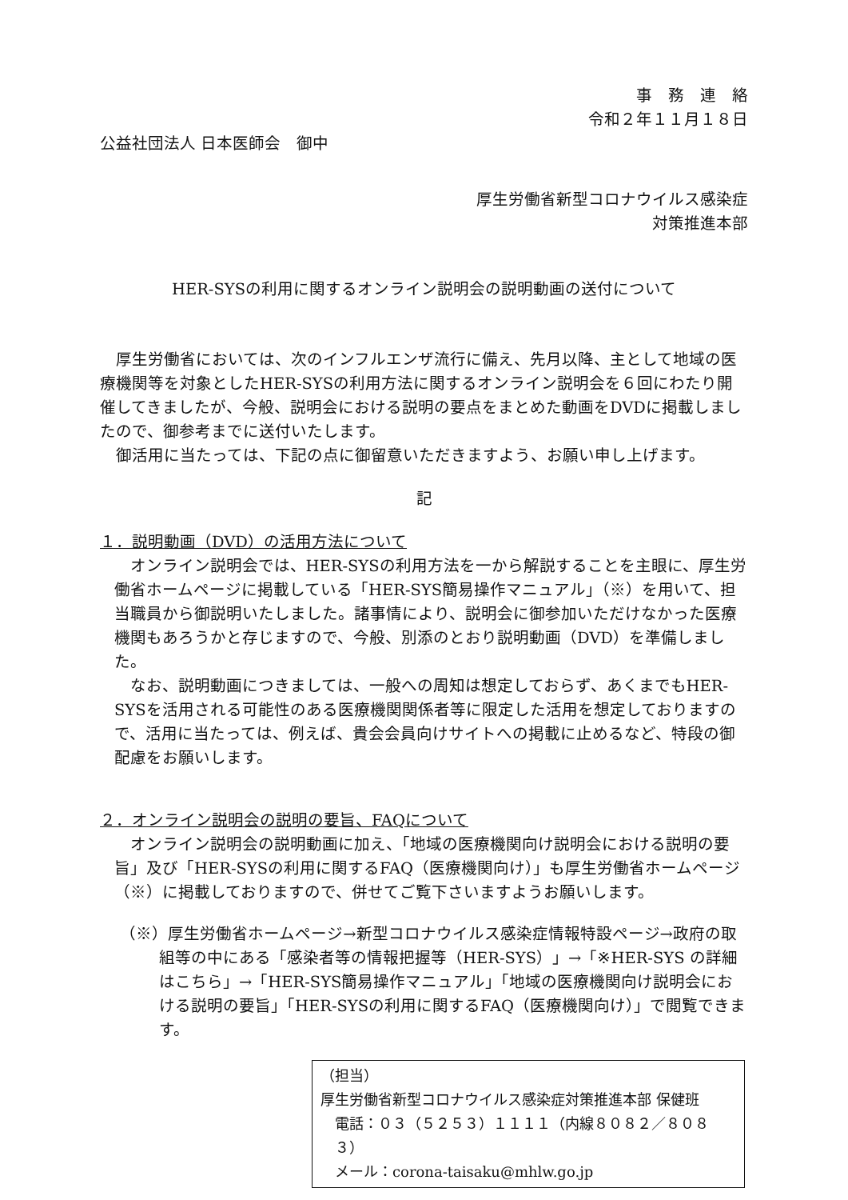事　務　連　絡
令和２年１１月１８日
公益社団法人 日本医師会　御中
厚生労働省新型コロナウイルス感染症
対策推進本部
HER-SYSの利用に関するオンライン説明会の説明動画の送付について
厚生労働省においては、次のインフルエンザ流行に備え、先月以降、主として地域の医療機関等を対象としたHER-SYSの利用方法に関するオンライン説明会を６回にわたり開催してきましたが、今般、説明会における説明の要点をまとめた動画をDVDに掲載しましたので、御参考までに送付いたします。
御活用に当たっては、下記の点に御留意いただきますよう、お願い申し上げます。
記
１．説明動画（DVD）の活用方法について
オンライン説明会では、HER-SYSの利用方法を一から解説することを主眼に、厚生労働省ホームページに掲載している「HER-SYS簡易操作マニュアル」（※）を用いて、担当職員から御説明いたしました。諸事情により、説明会に御参加いただけなかった医療機関もあろうかと存じますので、今般、別添のとおり説明動画（DVD）を準備しました。
なお、説明動画につきましては、一般への周知は想定しておらず、あくまでもHER-SYSを活用される可能性のある医療機関関係者等に限定した活用を想定しておりますので、活用に当たっては、例えば、貴会会員向けサイトへの掲載に止めるなど、特段の御配慮をお願いします。
２．オンライン説明会の説明の要旨、FAQについて
オンライン説明会の説明動画に加え、「地域の医療機関向け説明会における説明の要旨」及び「HER-SYSの利用に関するFAQ（医療機関向け）」も厚生労働省ホームページ（※）に掲載しておりますので、併せてご覧下さいますようお願いします。
（※）厚生労働省ホームページ→新型コロナウイルス感染症情報特設ページ→政府の取組等の中にある「感染者等の情報把握等（HER-SYS）」→「※HER-SYS の詳細はこちら」→「HER-SYS簡易操作マニュアル」「地域の医療機関向け説明会における説明の要旨」「HER-SYSの利用に関するFAQ（医療機関向け）」で閲覧できます。
（担当）
厚生労働省新型コロナウイルス感染症対策推進本部 保健班
電話：０３（５２５３）１１１１（内線８０８２／８０８３）
メール：corona-taisaku@mhlw.go.jp